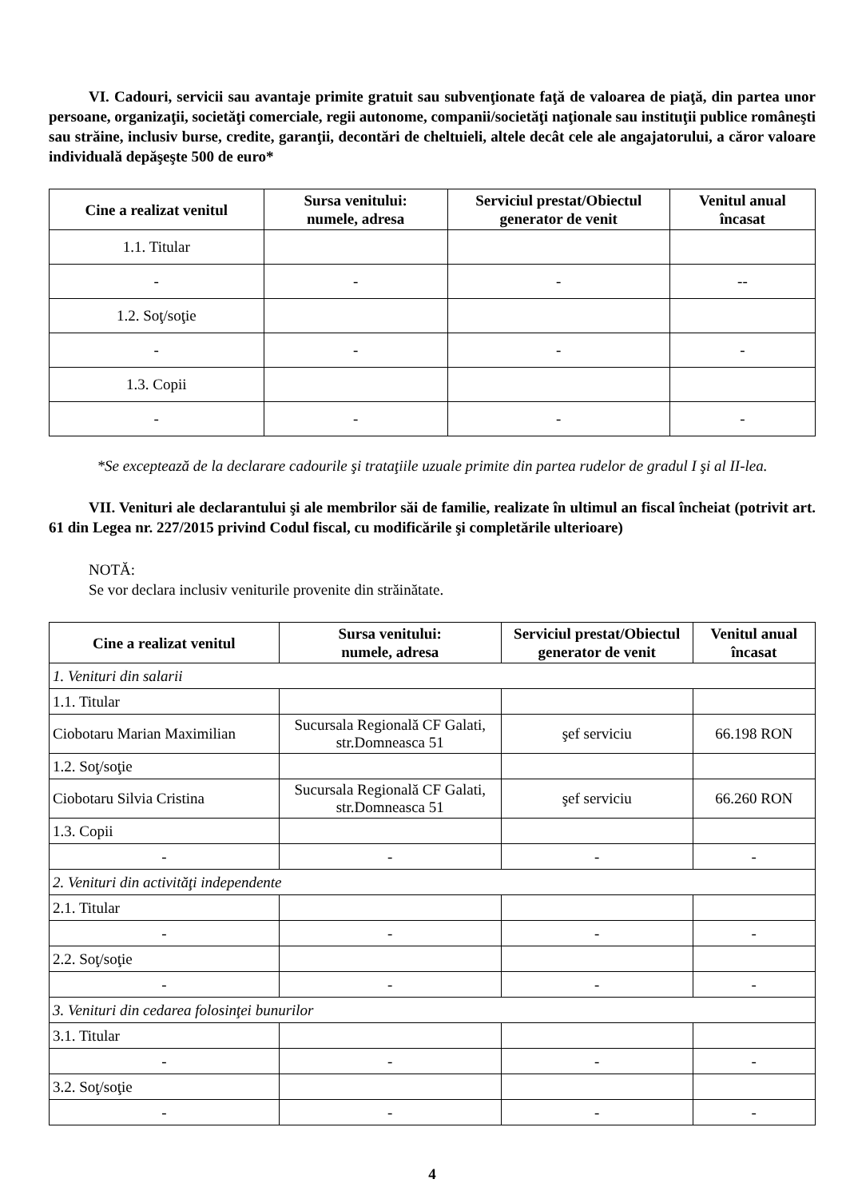VI. Cadouri, servicii sau avantaje primite gratuit sau subvenţionate faţă de valoarea de piaţă, din partea unor persoane, organizaţii, societăţi comerciale, regii autonome, companii/societăţi naţionale sau instituţii publice româneşti sau străine, inclusiv burse, credite, garanţii, decontări de cheltuieli, altele decât cele ale angajatorului, a căror valoare individuală depăşeşte 500 de euro*
| Cine a realizat venitul | Sursa venitului: numele, adresa | Serviciul prestat/Obiectul generator de venit | Venitul anual încasat |
| --- | --- | --- | --- |
| 1.1. Titular | | | |
| - | - | - | -- |
| 1.2. Soţ/soţie | | | |
| - | - | - | - |
| 1.3. Copii | | | |
| - | - | - | - |
*Se exceptează de la declarare cadourile şi trataţiile uzuale primite din partea rudelor de gradul I şi al II-lea.
VII. Venituri ale declarantului şi ale membrilor săi de familie, realizate în ultimul an fiscal încheiat (potrivit art. 61 din Legea nr. 227/2015 privind Codul fiscal, cu modificările şi completările ulterioare)
NOTĂ:
Se vor declara inclusiv veniturile provenite din străinătate.
| Cine a realizat venitul | Sursa venitului: numele, adresa | Serviciul prestat/Obiectul generator de venit | Venitul anual încasat |
| --- | --- | --- | --- |
| 1. Venituri din salarii | | | |
| 1.1. Titular | | | |
| Ciobotaru Marian Maximilian | Sucursala Regională CF Galati, str.Domneasca 51 | şef serviciu | 66.198 RON |
| 1.2. Soţ/soţie | | | |
| Ciobotaru Silvia Cristina | Sucursala Regională CF Galati, str.Domneasca 51 | şef serviciu | 66.260 RON |
| 1.3. Copii | | | |
| - | - | - | - |
| 2. Venituri din activităţi independente | | | |
| 2.1. Titular | | | |
| - | - | - | - |
| 2.2. Soţ/soţie | | | |
| - | - | - | - |
| 3. Venituri din cedarea folosinţei bunurilor | | | |
| 3.1. Titular | | | |
| - | - | - | - |
| 3.2. Soţ/soţie | | | |
| - | - | - | - |
4